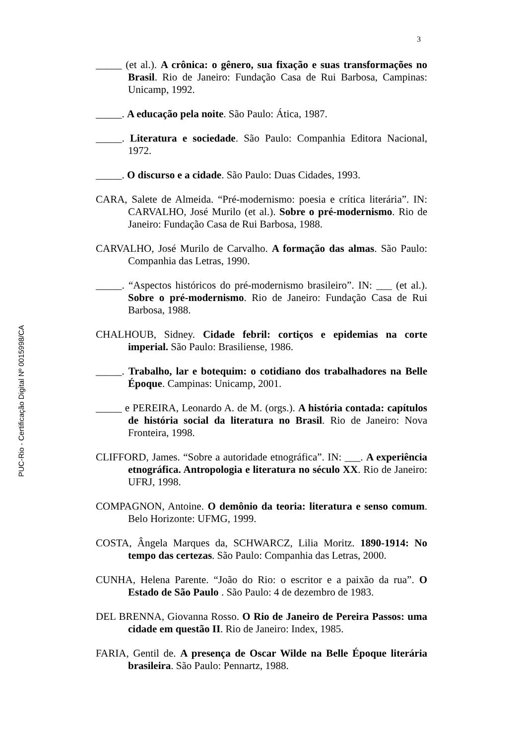3
_____ (et al.). A crônica: o gênero, sua fixação e suas transformações no Brasil. Rio de Janeiro: Fundação Casa de Rui Barbosa, Campinas: Unicamp, 1992.
_____. A educação pela noite. São Paulo: Ática, 1987.
_____. Literatura e sociedade. São Paulo: Companhia Editora Nacional, 1972.
_____. O discurso e a cidade. São Paulo: Duas Cidades, 1993.
CARA, Salete de Almeida. “Pré-modernismo: poesia e crítica literária”. IN: CARVALHO, José Murilo (et al.). Sobre o pré-modernismo. Rio de Janeiro: Fundação Casa de Rui Barbosa, 1988.
CARVALHO, José Murilo de Carvalho. A formação das almas. São Paulo: Companhia das Letras, 1990.
_____. “Aspectos históricos do pré-modernismo brasileiro”. IN: ___ (et al.). Sobre o pré-modernismo. Rio de Janeiro: Fundação Casa de Rui Barbosa, 1988.
CHALHOUB, Sidney. Cidade febril: cortiços e epidemias na corte imperial. São Paulo: Brasiliense, 1986.
_____. Trabalho, lar e botequim: o cotidiano dos trabalhadores na Belle Époque. Campinas: Unicamp, 2001.
_____ e PEREIRA, Leonardo A. de M. (orgs.). A história contada: capítulos de história social da literatura no Brasil. Rio de Janeiro: Nova Fronteira, 1998.
CLIFFORD, James. “Sobre a autoridade etnográfica”. IN: ___. A experiência etnográfica. Antropologia e literatura no século XX. Rio de Janeiro: UFRJ, 1998.
COMPAGNON, Antoine. O demônio da teoria: literatura e senso comum. Belo Horizonte: UFMG, 1999.
COSTA, Ângela Marques da, SCHWARCZ, Lilia Moritz. 1890-1914: No tempo das certezas. São Paulo: Companhia das Letras, 2000.
CUNHA, Helena Parente. “João do Rio: o escritor e a paixão da rua”. O Estado de São Paulo . São Paulo: 4 de dezembro de 1983.
DEL BRENNA, Giovanna Rosso. O Rio de Janeiro de Pereira Passos: uma cidade em questão II. Rio de Janeiro: Index, 1985.
FARIA, Gentil de. A presença de Oscar Wilde na Belle Époque literária brasileira. São Paulo: Pennartz, 1988.
PUC-Rio - Certificação Digital Nº 0015998/CA